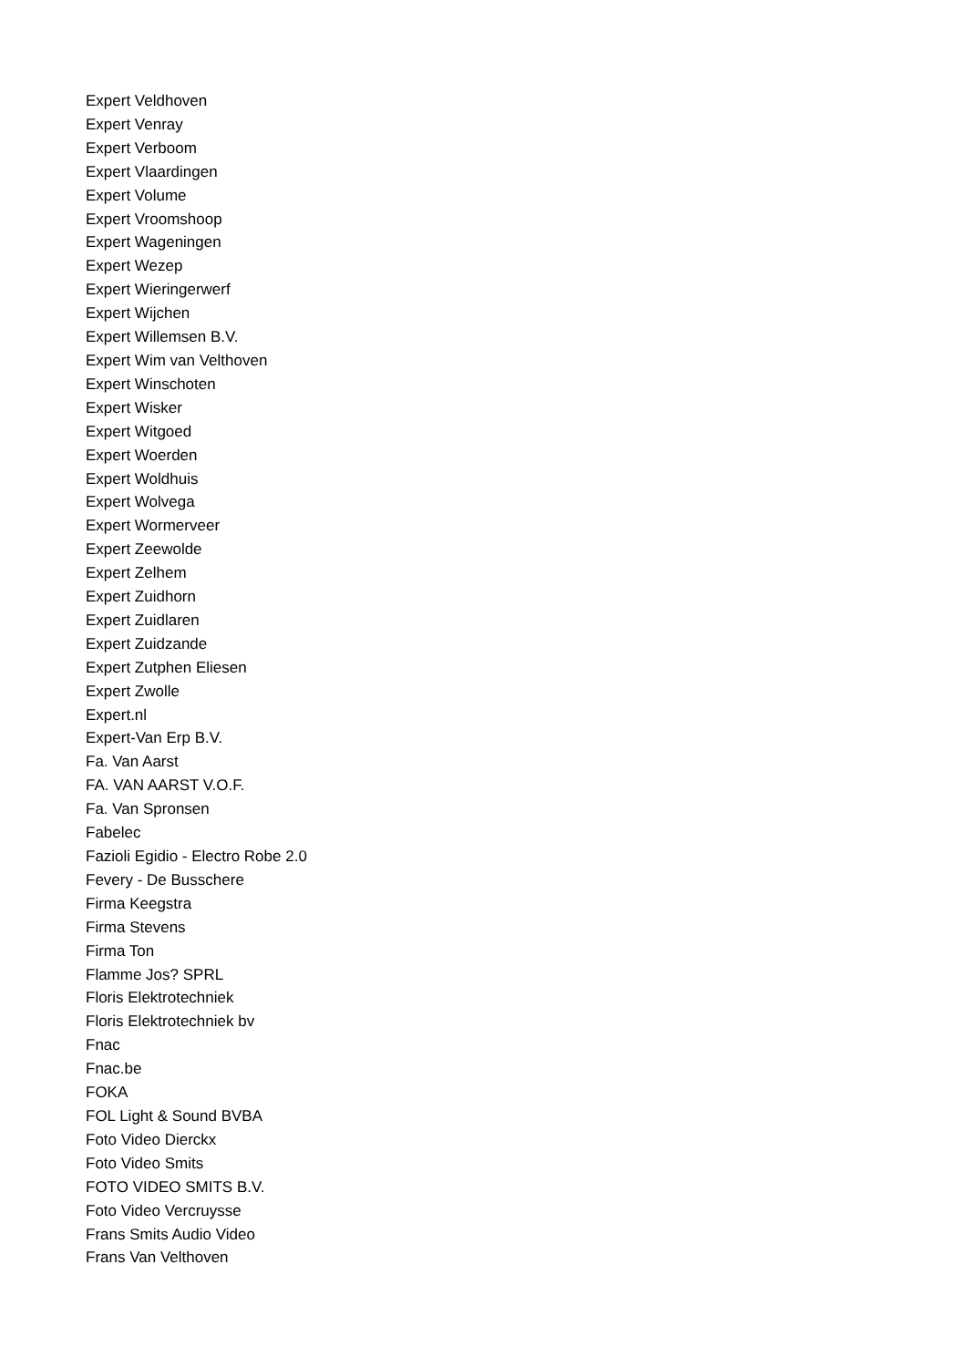Expert Veldhoven
Expert Venray
Expert Verboom
Expert Vlaardingen
Expert Volume
Expert Vroomshoop
Expert Wageningen
Expert Wezep
Expert Wieringerwerf
Expert Wijchen
Expert Willemsen B.V.
Expert Wim van Velthoven
Expert Winschoten
Expert Wisker
Expert Witgoed
Expert Woerden
Expert Woldhuis
Expert Wolvega
Expert Wormerveer
Expert Zeewolde
Expert Zelhem
Expert Zuidhorn
Expert Zuidlaren
Expert Zuidzande
Expert Zutphen Eliesen
Expert Zwolle
Expert.nl
Expert-Van Erp B.V.
Fa. Van Aarst
FA. VAN AARST V.O.F.
Fa. Van Spronsen
Fabelec
Fazioli Egidio - Electro Robe 2.0
Fevery - De Busschere
Firma Keegstra
Firma Stevens
Firma Ton
Flamme Jos? SPRL
Floris Elektrotechniek
Floris Elektrotechniek bv
Fnac
Fnac.be
FOKA
FOL Light & Sound BVBA
Foto Video Dierckx
Foto Video Smits
FOTO VIDEO SMITS B.V.
Foto Video Vercruysse
Frans Smits Audio Video
Frans Van Velthoven